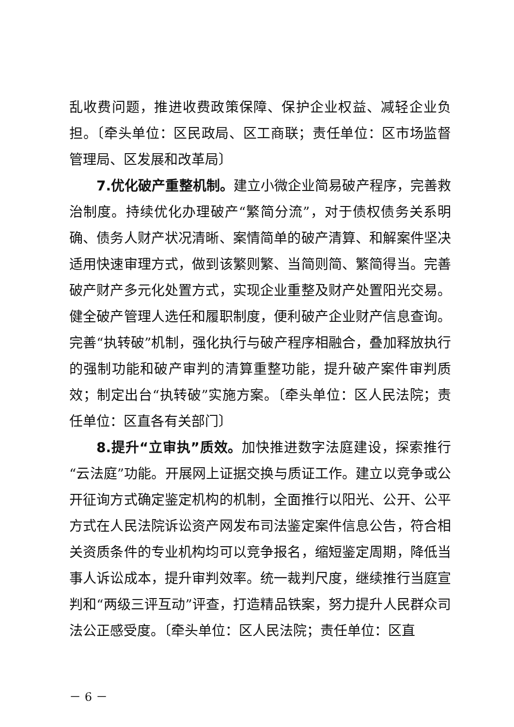乱收费问题，推进收费政策保障、保护企业权益、减轻企业负担。〔牵头单位：区民政局、区工商联；责任单位：区市场监督管理局、区发展和改革局〕
7.优化破产重整机制。建立小微企业简易破产程序，完善救治制度。持续优化办理破产“繁简分流”，对于债权债务关系明确、债务人财产状况清晰、案情简单的破产清算、和解案件坚决适用快速审理方式，做到该繁则繁、当简则简、繁简得当。完善破产财产多元化处置方式，实现企业重整及财产处置阳光交易。健全破产管理人选任和履职制度，便利破产企业财产信息查询。完善“执转破”机制，强化执行与破产程序相融合，叠加释放执行的强制功能和破产审判的清算重整功能，提升破产案件审判质效；制定出台“执转破”实施方案。〔牵头单位：区人民法院；责任单位：区直各有关部门〕
8.提升“立审执”质效。加快推进数字法庭建设，探索推行“云法庭”功能。开展网上证据交换与质证工作。建立以竞争或公开征询方式确定鉴定机构的机制，全面推行以阳光、公开、公平方式在人民法院诉讼资产网发布司法鉴定案件信息公告，符合相关资质条件的专业机构均可以竞争报名，缩短鉴定周期，降低当事人诉讼成本，提升审判效率。统一裁判尺度，继续推行当庭宣判和“两级三评互动”评查，打造精品铁案，努力提升人民群众司法公正感受度。〔牵头单位：区人民法院；责任单位：区直
－ 6 －